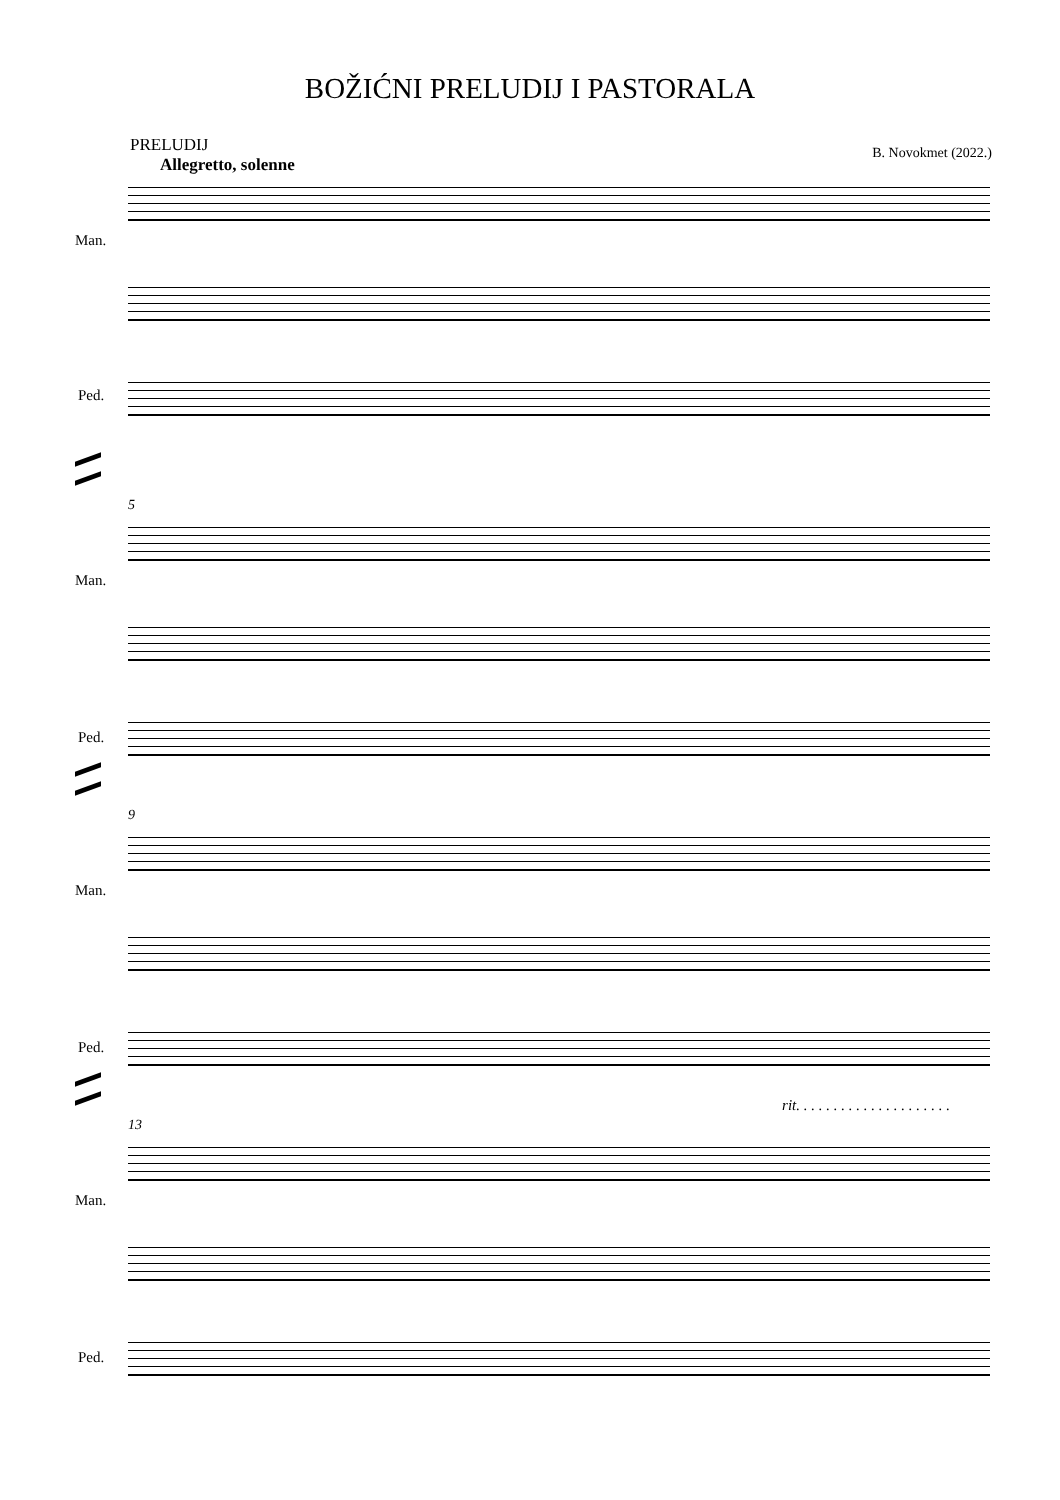BOŽIĆNI PRELUDIJ I PASTORALA
PRELUDIJ
Allegretto, solenne
B. Novokmet (2022.)
Man.
Ped.
5
Man.
Ped.
9
Man.
Ped.
rit. . . . . . . . . . . . . . . . . . . . .
13
Man.
Ped.